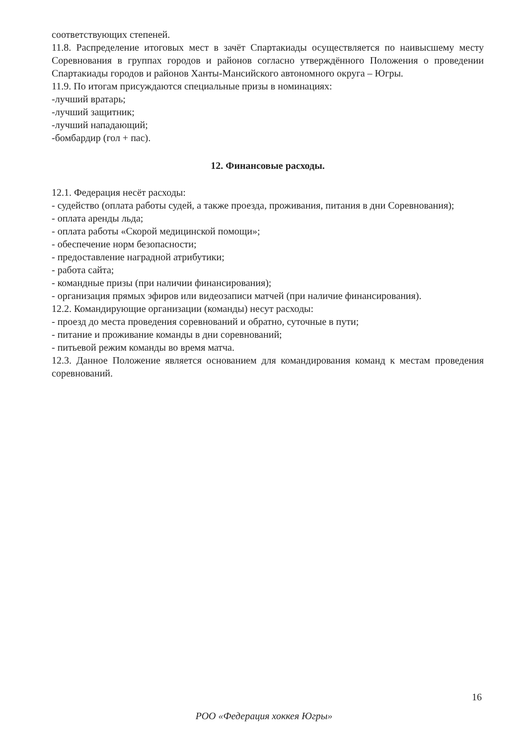соответствующих степеней.
11.8. Распределение итоговых мест в зачёт Спартакиады осуществляется по наивысшему месту Соревнования в группах городов и районов согласно утверждённого Положения о проведении Спартакиады городов и районов Ханты-Мансийского автономного округа – Югры.
11.9. По итогам присуждаются специальные призы в номинациях:
-лучший вратарь;
-лучший защитник;
-лучший нападающий;
-бомбардир (гол + пас).
12. Финансовые расходы.
12.1. Федерация несёт расходы:
- судейство (оплата работы судей, а также проезда, проживания, питания в дни Соревнования);
- оплата аренды льда;
- оплата работы «Скорой медицинской помощи»;
- обеспечение норм безопасности;
- предоставление наградной атрибутики;
- работа сайта;
- командные призы (при наличии финансирования);
- организация прямых эфиров или видеозаписи матчей (при наличие финансирования).
12.2. Командирующие организации (команды) несут расходы:
- проезд до места проведения соревнований и обратно, суточные в пути;
- питание и проживание команды в дни соревнований;
- питьевой режим команды во время матча.
12.3. Данное Положение является основанием для командирования команд к местам проведения соревнований.
16
РОО «Федерация хоккея Югры»